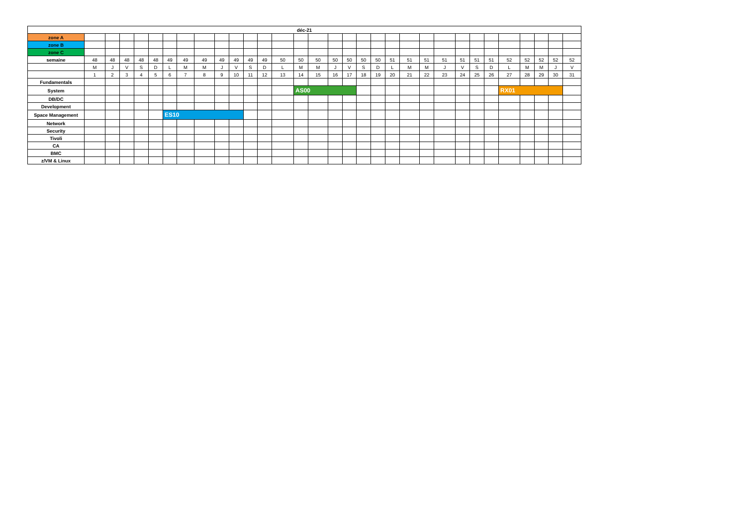| déc-21 | | | | | | | | | | | | | | | | | | | | | | | | | | | | | | | |
| --- | --- | --- | --- | --- | --- | --- | --- | --- | --- | --- | --- | --- | --- | --- | --- | --- | --- | --- | --- | --- | --- | --- | --- | --- | --- | --- | --- | --- | --- | --- | --- |
| zone A | | | | | | | | | | | | | | | | | | | | | | | | | | | | | | | |
| zone B | | | | | | | | | | | | | | | | | | | | | | | | | | | | | | | |
| zone C | | | | | | | | | | | | | | | | | | | | | | | | | | | | | | | |
| semaine | 48 | 48 | 48 | 48 | 48 | 49 | 49 | 49 | 49 | 49 | 49 | 49 | 50 | 50 | 50 | 50 | 50 | 50 | 50 | 51 | 51 | 51 | 51 | 51 | 51 | 51 | 52 | 52 | 52 | 52 | 52 |
| | M | J | V | S | D | L | M | M | J | V | S | D | L | M | M | J | V | S | D | L | M | M | J | V | S | D | L | M | M | J | V |
| | 1 | 2 | 3 | 4 | 5 | 6 | 7 | 8 | 9 | 10 | 11 | 12 | 13 | 14 | 15 | 16 | 17 | 18 | 19 | 20 | 21 | 22 | 23 | 24 | 25 | 26 | 27 | 28 | 29 | 30 | 31 |
| Fundamentals | | | | | | | | | | | | | | | | | | | | | | | | | | | | | | | |
| System | | | | | | | | | | | | | | AS00 | | | | | | | | | | | | | RX01 | | | | |
| DB/DC | | | | | | | | | | | | | | | | | | | | | | | | | | | | | | | |
| Development | | | | | | | | | | | | | | | | | | | | | | | | | | | | | | | |
| Space Management | | | | | | ES10 | | | | | | | | | | | | | | | | | | | | | | | | | |
| Network | | | | | | | | | | | | | | | | | | | | | | | | | | | | | | | |
| Security | | | | | | | | | | | | | | | | | | | | | | | | | | | | | | | |
| Tivoli | | | | | | | | | | | | | | | | | | | | | | | | | | | | | | | |
| CA | | | | | | | | | | | | | | | | | | | | | | | | | | | | | | | |
| BMC | | | | | | | | | | | | | | | | | | | | | | | | | | | | | | | |
| z/VM & Linux | | | | | | | | | | | | | | | | | | | | | | | | | | | | | | | |